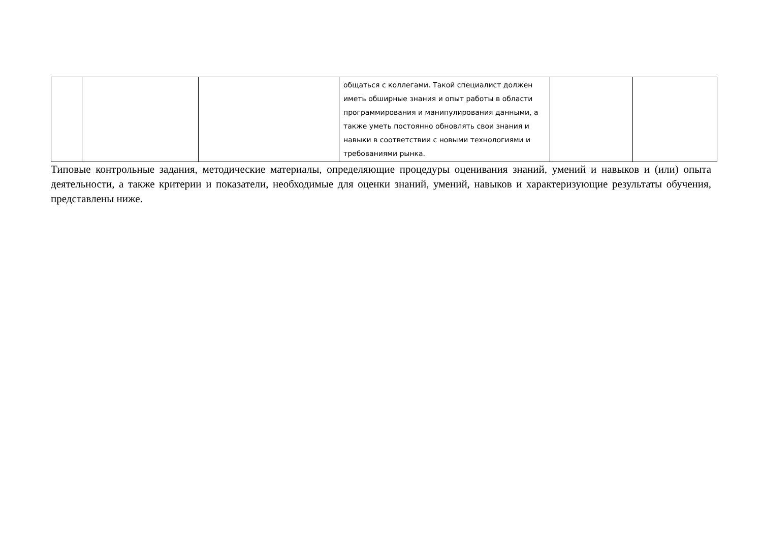| | | | общаться с коллегами. Такой специалист должен иметь обширные знания и опыт работы в области программирования и манипулирования данными, а также уметь постоянно обновлять свои знания и навыки в соответствии с новыми технологиями и требованиями рынка. | | |
Типовые контрольные задания, методические материалы, определяющие процедуры оценивания знаний, умений и навыков и (или) опыта деятельности, а также критерии и показатели, необходимые для оценки знаний, умений, навыков и характеризующие результаты обучения, представлены ниже.